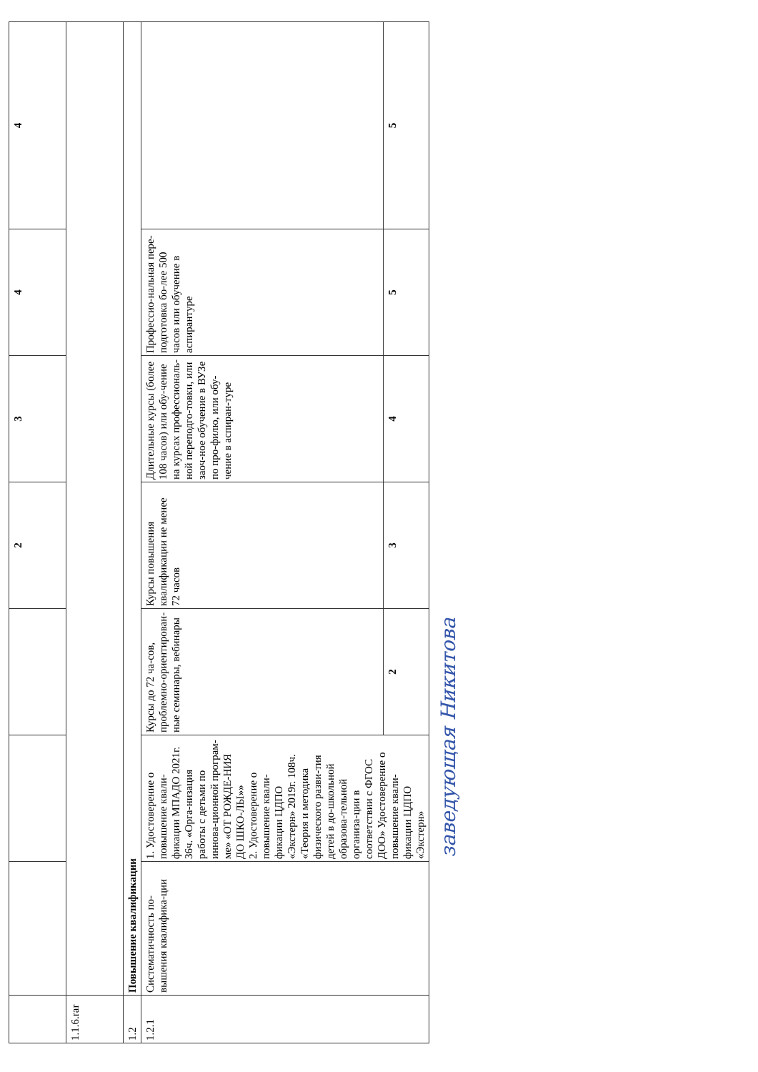| | | | | 2 | 3 | 4 | 4 |
| 1.1.6.rar | | | | | | | |
| 1.2 | Повышение квалификации | | | | | | |
| 1.2.1 | Систематичность по-вышения квалифика-ции | 1. Удостоверение о повышение квали-фикации МПАДО 2021г. 36ч. «Орга-низация работы с детьми по иннова-ционной програм-ме» «ОТ РОЖДЕ-НИЯ ДО ШКО-ЛЫ»» 2. Удостоверение о повышение квали-фикации ЦДПО «Экстерн» 2019г. 108ч. «Теория и методика физического разви-тия детей в до-школьной образова-тельной организа-ции в соответствии с ФГОС ДОО» Удостоверение о повышение квали-фикации ЦДПО «Экстерн» | Курсы до 72 ча-сов, проблемно-ориентирован-ные семинары, вебинары | Курсы повышения квалификации не менее 72 часов | Длительные курсы (более 108 часов) или обу-чение на курсах профессиональ-ной переподго-товки, или заоч-ное обучение в ВУЗе по про-филю, или обу-чение в аспиран-туре | Профессио-нальная пере-подготовка бо-лее 500 часов или обучение в аспирантуре | |
| | | | 2 | 3 | 4 | 5 | 5 |
заведующая Никитова